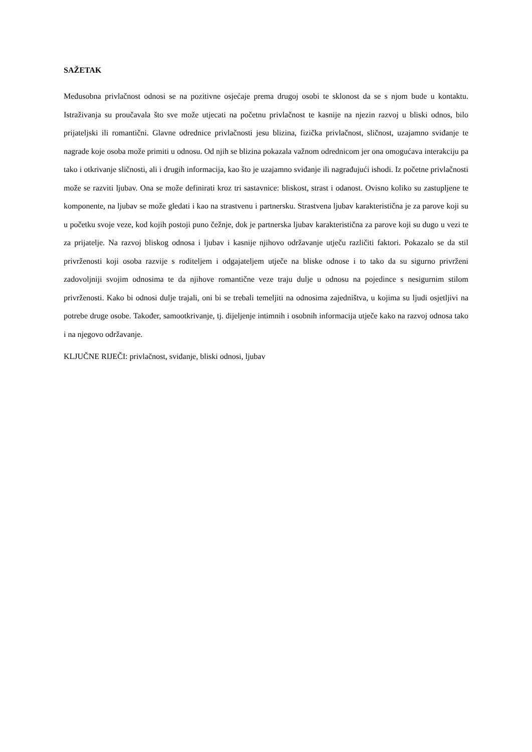SAŽETAK
Međusobna privlačnost odnosi se na pozitivne osjećaje prema drugoj osobi te sklonost da se s njom bude u kontaktu. Istraživanja su proučavala što sve može utjecati na početnu privlačnost te kasnije na njezin razvoj u bliski odnos, bilo prijateljski ili romantični. Glavne odrednice privlačnosti jesu blizina, fizička privlačnost, sličnost, uzajamno sviđanje te nagrade koje osoba može primiti u odnosu. Od njih se blizina pokazala važnom odrednicom jer ona omogućava interakciju pa tako i otkrivanje sličnosti, ali i drugih informacija, kao što je uzajamno sviđanje ili nagrađujući ishodi. Iz početne privlačnosti može se razviti ljubav. Ona se može definirati kroz tri sastavnice: bliskost, strast i odanost. Ovisno koliko su zastupljene te komponente, na ljubav se može gledati i kao na strastvenu i partnersku. Strastvena ljubav karakteristična je za parove koji su u početku svoje veze, kod kojih postoji puno čežnje, dok je partnerska ljubav karakteristična za parove koji su dugo u vezi te za prijatelje. Na razvoj bliskog odnosa i ljubav i kasnije njihovo održavanje utječu različiti faktori. Pokazalo se da stil privrženosti koji osoba razvije s roditeljem i odgajateljem utječe na bliske odnose i to tako da su sigurno privrženi zadovoljniji svojim odnosima te da njihove romantične veze traju dulje u odnosu na pojedince s nesigurnim stilom privrženosti. Kako bi odnosi dulje trajali, oni bi se trebali temeljiti na odnosima zajedništva, u kojima su ljudi osjetljivi na potrebe druge osobe. Također, samootkrivanje, tj. dijeljenje intimnih i osobnih informacija utječe kako na razvoj odnosa tako i na njegovo održavanje.
KLJUČNE RIJEČI: privlačnost, sviđanje, bliski odnosi, ljubav